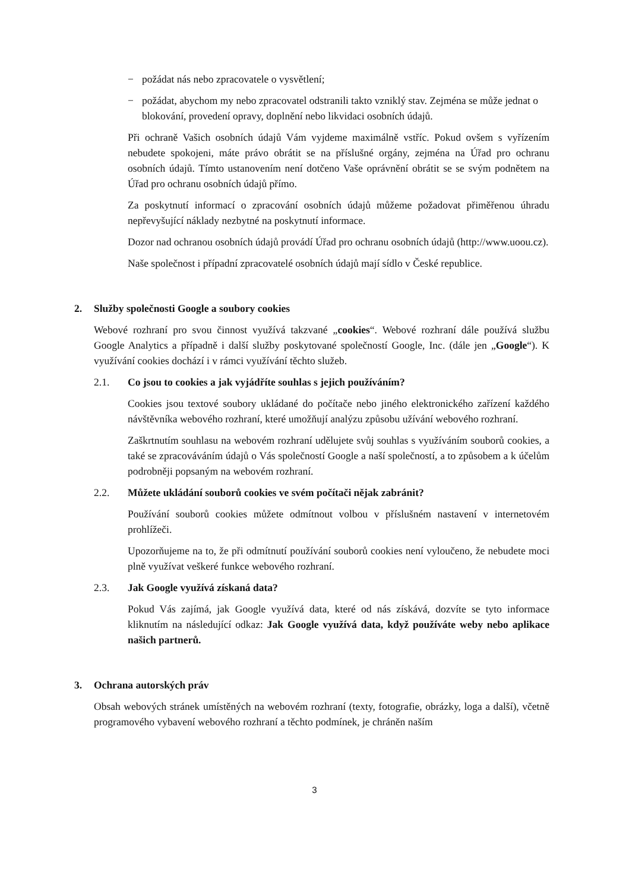− požádat nás nebo zpracovatele o vysvětlení;
− požádat, abychom my nebo zpracovatel odstranili takto vzniklý stav. Zejména se může jednat o blokování, provedení opravy, doplnění nebo likvidaci osobních údajů.
Při ochraně Vašich osobních údajů Vám vyjdeme maximálně vstříc. Pokud ovšem s vyřízením nebudete spokojeni, máte právo obrátit se na příslušné orgány, zejména na Úřad pro ochranu osobních údajů. Tímto ustanovením není dotčeno Vaše oprávnění obrátit se se svým podnětem na Úřad pro ochranu osobních údajů přímo.
Za poskytnutí informací o zpracování osobních údajů můžeme požadovat přiměřenou úhradu nepřevyšující náklady nezbytné na poskytnutí informace.
Dozor nad ochranou osobních údajů provádí Úřad pro ochranu osobních údajů (http://www.uoou.cz).
Naše společnost i případní zpracovatelé osobních údajů mají sídlo v České republice.
2. Služby společnosti Google a soubory cookies
Webové rozhraní pro svou činnost využívá takzvané „cookies“. Webové rozhraní dále používá službu Google Analytics a případně i další služby poskytované společností Google, Inc. (dále jen „Google“). K využívání cookies dochází i v rámci využívání těchto služeb.
2.1. Co jsou to cookies a jak vyjádříte souhlas s jejich používáním?
Cookies jsou textové soubory ukládané do počítače nebo jiného elektronického zařízení každého návštěvníka webového rozhraní, které umožňují analýzu způsobu užívání webového rozhraní.
Zaškrtnutím souhlasu na webovém rozhraní udělujete svůj souhlas s využíváním souborů cookies, a také se zpracováváním údajů o Vás společností Google a naší společností, a to způsobem a k účelům podrobněji popsaným na webovém rozhraní.
2.2. Můžete ukládání souborů cookies ve svém počítači nějak zabránit?
Používání souborů cookies můžete odmítnout volbou v příslušném nastavení v internetovém prohlížeči.
Upozorňujeme na to, že při odmítnutí používání souborů cookies není vyloučeno, že nebudete moci plně využívat veškeré funkce webového rozhraní.
2.3. Jak Google využívá získaná data?
Pokud Vás zajímá, jak Google využívá data, které od nás získává, dozvíte se tyto informace kliknutím na následující odkaz: Jak Google využívá data, když používáte weby nebo aplikace našich partnerů.
3. Ochrana autorských práv
Obsah webových stránek umístěných na webovém rozhraní (texty, fotografie, obrázky, loga a další), včetně programového vybavení webového rozhraní a těchto podmínek, je chráněn naším
3